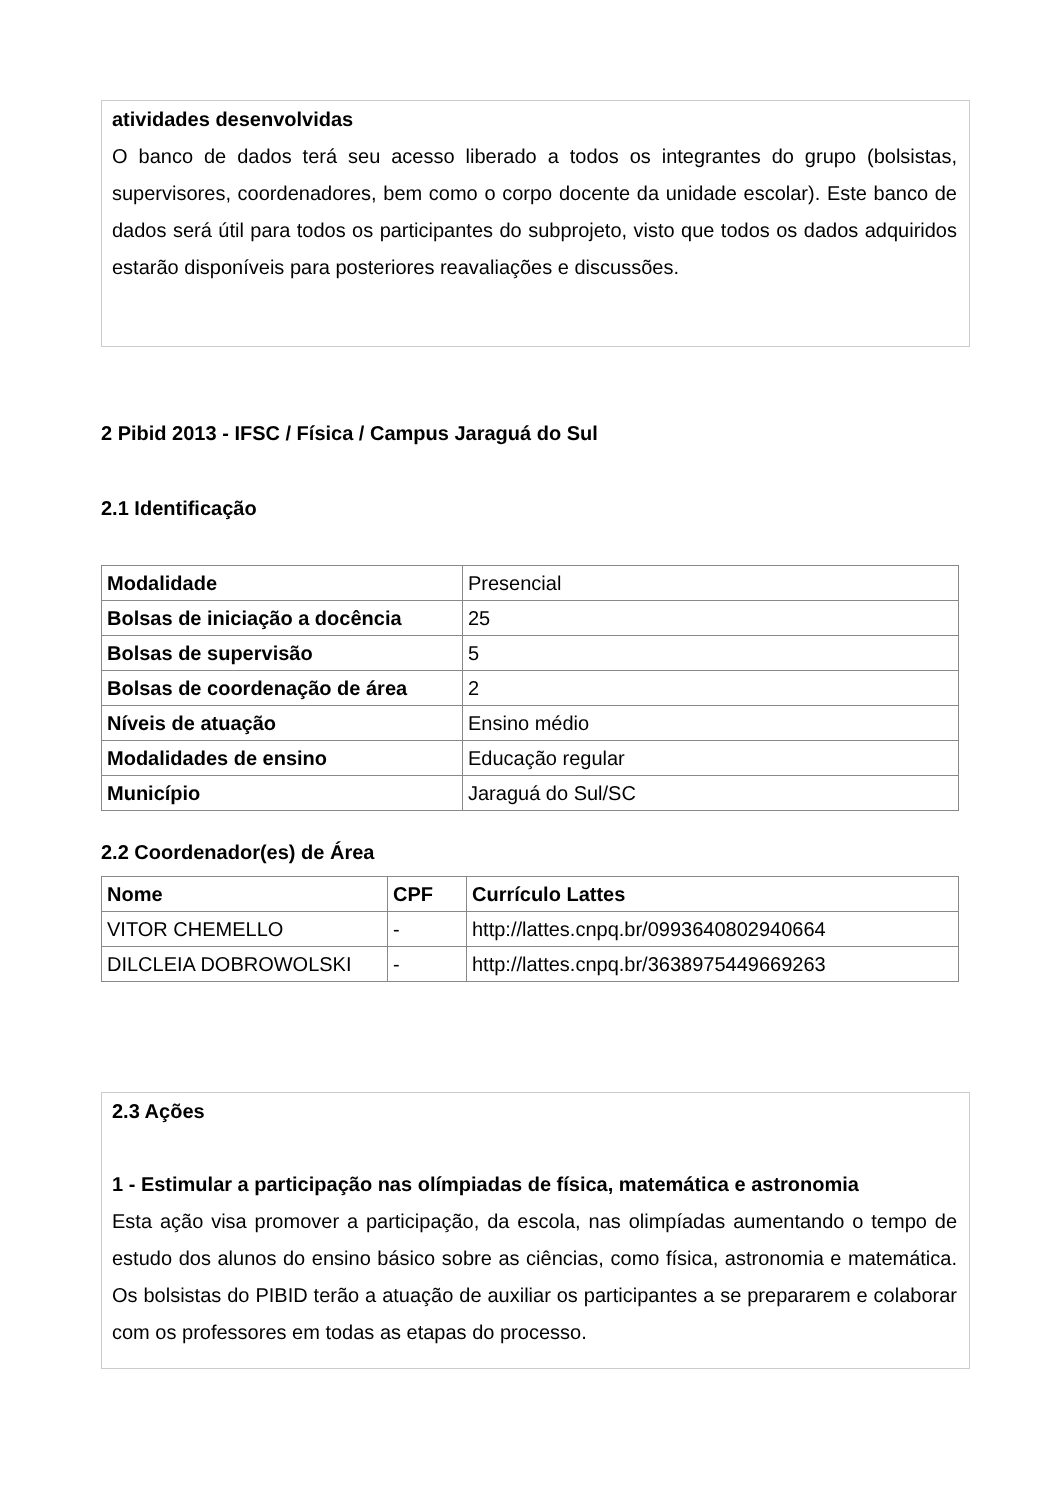atividades desenvolvidas
O banco de dados terá seu acesso liberado a todos os integrantes do grupo (bolsistas, supervisores, coordenadores, bem como o corpo docente da unidade escolar). Este banco de dados será útil para todos os participantes do subprojeto, visto que todos os dados adquiridos estarão disponíveis para posteriores reavaliações e discussões.
2 Pibid 2013 - IFSC / Física / Campus Jaraguá do Sul
2.1 Identificação
| Modalidade | Presencial |
| Bolsas de iniciação a docência | 25 |
| Bolsas de supervisão | 5 |
| Bolsas de coordenação de área | 2 |
| Níveis de atuação | Ensino médio |
| Modalidades de ensino | Educação regular |
| Município | Jaraguá do Sul/SC |
2.2 Coordenador(es) de Área
| Nome | CPF | Currículo Lattes |
| --- | --- | --- |
| VITOR CHEMELLO | - | http://lattes.cnpq.br/0993640802940664 |
| DILCLEIA DOBROWOLSKI | - | http://lattes.cnpq.br/3638975449669263 |
2.3 Ações
1 - Estimular a participação nas olímpiadas de física, matemática e astronomia
Esta ação visa promover a participação, da escola, nas olimpíadas aumentando o tempo de estudo dos alunos do ensino básico sobre as ciências, como física, astronomia e matemática. Os bolsistas do PIBID terão a atuação de auxiliar os participantes a se prepararem e colaborar com os professores em todas as etapas do processo.